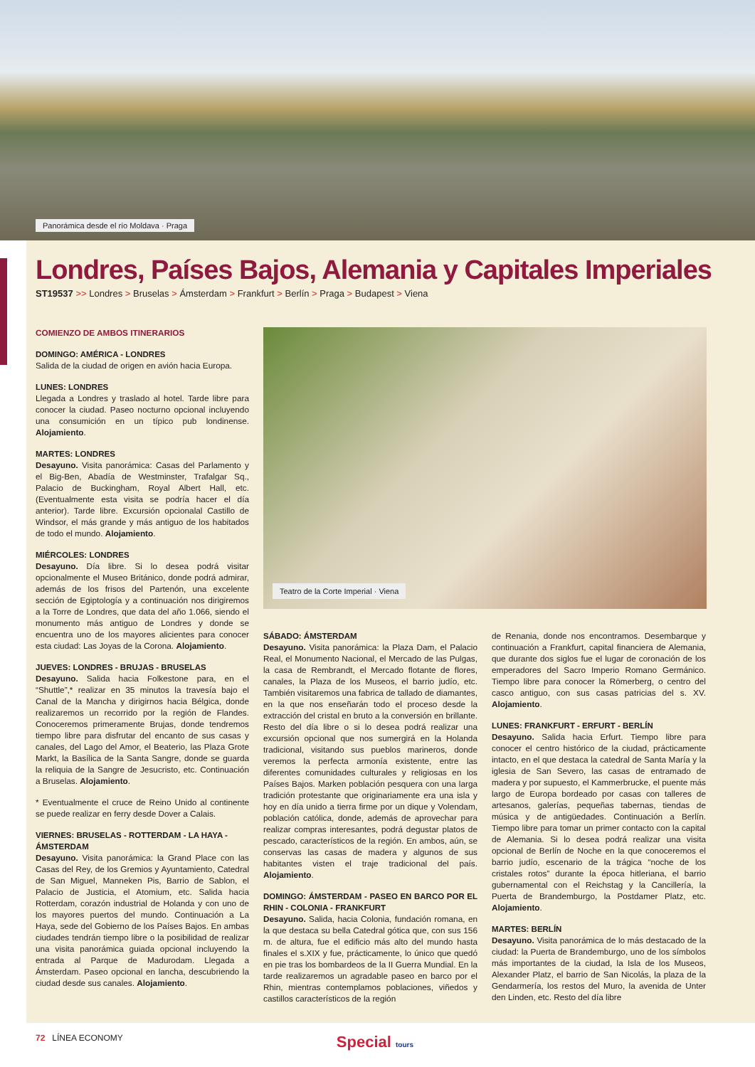Panorámica desde el río Moldava · Praga
Londres, Países Bajos, Alemania y Capitales Imperiales
ST19537 >> Londres > Bruselas > Ámsterdam > Frankfurt > Berlín > Praga > Budapest > Viena
COMIENZO DE AMBOS ITINERARIOS
DOMINGO: AMÉRICA - LONDRES
Salida de la ciudad de origen en avión hacia Europa.
LUNES: LONDRES
Llegada a Londres y traslado al hotel. Tarde libre para conocer la ciudad. Paseo nocturno opcional incluyendo una consumición en un típico pub londinense. Alojamiento.
MARTES: LONDRES
Desayuno. Visita panorámica: Casas del Parlamento y el Big-Ben, Abadía de Westminster, Trafalgar Sq., Palacio de Buckingham, Royal Albert Hall, etc. (Eventualmente esta visita se podría hacer el día anterior). Tarde libre. Excursión opcionalal Castillo de Windsor, el más grande y más antiguo de los habitados de todo el mundo. Alojamiento.
MIÉRCOLES: LONDRES
Desayuno. Día libre. Si lo desea podrá visitar opcionalmente el Museo Británico, donde podrá admirar, además de los frisos del Partenón, una excelente sección de Egiptología y a continuación nos dirigiremos a la Torre de Londres, que data del año 1.066, siendo el monumento más antiguo de Londres y donde se encuentra uno de los mayores alicientes para conocer esta ciudad: Las Joyas de la Corona. Alojamiento.
JUEVES: LONDRES - BRUJAS - BRUSELAS
Desayuno. Salida hacia Folkestone para, en el “Shuttle”,* realizar en 35 minutos la travesía bajo el Canal de la Mancha y dirigirnos hacia Bélgica, donde realizaremos un recorrido por la región de Flandes. Conoceremos primeramente Brujas, donde tendremos tiempo libre para disfrutar del encanto de sus casas y canales, del Lago del Amor, el Beaterio, las Plaza Grote Markt, la Basílica de la Santa Sangre, donde se guarda la reliquia de la Sangre de Jesucristo, etc. Continuación a Bruselas. Alojamiento.
* Eventualmente el cruce de Reino Unido al continente se puede realizar en ferry desde Dover a Calais.
VIERNES: BRUSELAS - ROTTERDAM - LA HAYA - ÁMSTERDAM
Desayuno. Visita panorámica: la Grand Place con las Casas del Rey, de los Gremios y Ayuntamiento, Catedral de San Miguel, Manneken Pis, Barrio de Sablon, el Palacio de Justicia, el Atomium, etc. Salida hacia Rotterdam, corazón industrial de Holanda y con uno de los mayores puertos del mundo. Continuación a La Haya, sede del Gobierno de los Países Bajos. En ambas ciudades tendrán tiempo libre o la posibilidad de realizar una visita panorámica guiada opcional incluyendo la entrada al Parque de Madurodam. Llegada a Ámsterdam. Paseo opcional en lancha, descubriendo la ciudad desde sus canales. Alojamiento.
Teatro de la Corte Imperial · Viena
SÁBADO: ÁMSTERDAM
Desayuno. Visita panorámica: la Plaza Dam, el Palacio Real, el Monumento Nacional, el Mercado de las Pulgas, la casa de Rembrandt, el Mercado flotante de flores, canales, la Plaza de los Museos, el barrio judío, etc. También visitaremos una fabrica de tallado de diamantes, en la que nos enseñarán todo el proceso desde la extracción del cristal en bruto a la conversión en brillante. Resto del día libre o si lo desea podrá realizar una excursión opcional que nos sumergirá en la Holanda tradicional, visitando sus pueblos marineros, donde veremos la perfecta armonía existente, entre las diferentes comunidades culturales y religiosas en los Países Bajos. Marken población pesquera con una larga tradición protestante que originariamente era una isla y hoy en día unido a tierra firme por un dique y Volendam, población católica, donde, además de aprovechar para realizar compras interesantes, podrá degustar platos de pescado, característicos de la región. En ambos, aún, se conservas las casas de madera y algunos de sus habitantes visten el traje tradicional del país. Alojamiento.
DOMINGO: ÁMSTERDAM - PASEO EN BARCO POR EL RHIN - COLONIA - FRANKFURT
Desayuno. Salida, hacia Colonia, fundación romana, en la que destaca su bella Catedral gótica que, con sus 156 m. de altura, fue el edificio más alto del mundo hasta finales el s.XIX y fue, prácticamente, lo único que quedó en pie tras los bombardeos de la II Guerra Mundial. En la tarde realizaremos un agradable paseo en barco por el Rhin, mientras contemplamos poblaciones, viñedos y castillos característicos de la región
de Renania, donde nos encontramos. Desembarque y continuación a Frankfurt, capital financiera de Alemania, que durante dos siglos fue el lugar de coronación de los emperadores del Sacro Imperio Romano Germánico. Tiempo libre para conocer la Römerberg, o centro del casco antiguo, con sus casas patricias del s. XV. Alojamiento.
LUNES: FRANKFURT - ERFURT - BERLÍN
Desayuno. Salida hacia Erfurt. Tiempo libre para conocer el centro histórico de la ciudad, prácticamente intacto, en el que destaca la catedral de Santa María y la iglesia de San Severo, las casas de entramado de madera y por supuesto, el Kammerbrucke, el puente más largo de Europa bordeado por casas con talleres de artesanos, galerías, pequeñas tabernas, tiendas de música y de antigüedades. Continuación a Berlín. Tiempo libre para tomar un primer contacto con la capital de Alemania. Si lo desea podrá realizar una visita opcional de Berlín de Noche en la que conoceremos el barrio judío, escenario de la trágica “noche de los cristales rotos” durante la época hitleriana, el barrio gubernamental con el Reichstag y la Cancillería, la Puerta de Brandemburgo, la Postdamer Platz, etc. Alojamiento.
MARTES: BERLÍN
Desayuno. Visita panorámica de lo más destacado de la ciudad: la Puerta de Brandemburgo, uno de los símbolos más importantes de la ciudad, la Isla de los Museos, Alexander Platz, el barrio de San Nicolás, la plaza de la Gendarmería, los restos del Muro, la avenida de Unter den Linden, etc. Resto del día libre
72 LÍNEA ECONOMY
Special tours